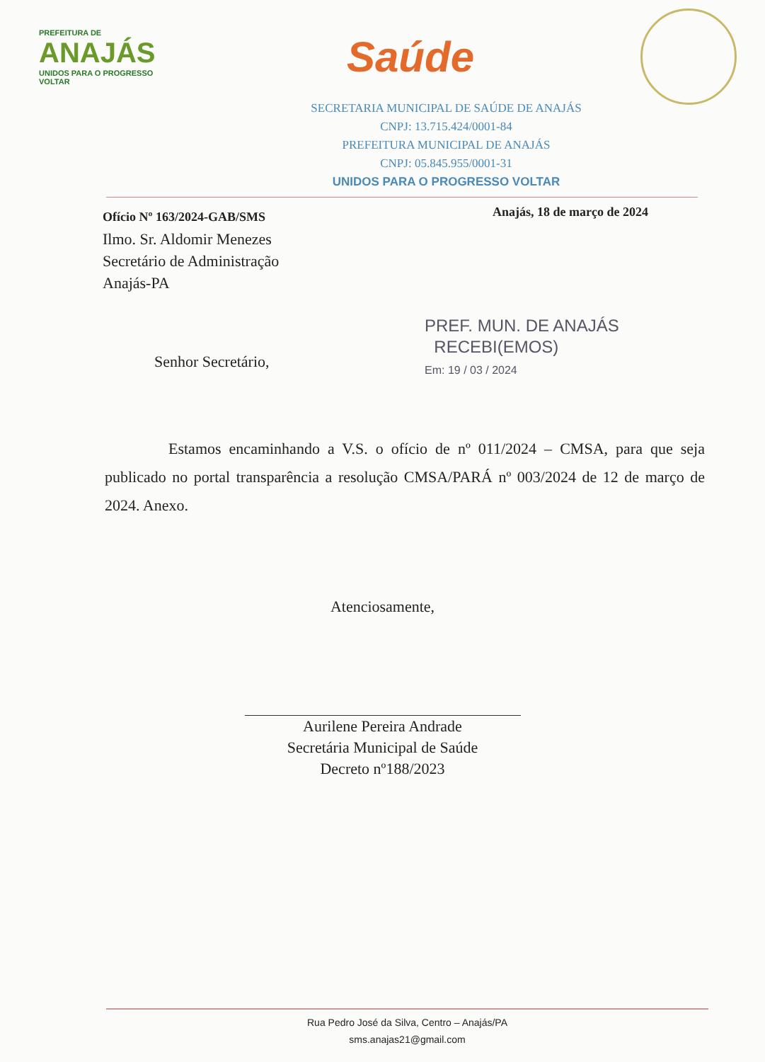PREFEITURA DE
ANAJÁS
UNIDOS PARA O PROGRESSO VOLTAR
Saúde
SECRETARIA MUNICIPAL DE SAÚDE DE ANAJÁS
CNPJ: 13.715.424/0001-84
PREFEITURA MUNICIPAL DE ANAJÁS
CNPJ: 05.845.955/0001-31
UNIDOS PARA O PROGRESSO VOLTAR
Ofício Nº 163/2024-GAB/SMS
Ilmo. Sr. Aldomir Menezes
Secretário de Administração
Anajás-PA
Anajás, 18 de março de 2024
PREF. MUN. DE ANAJÁS
RECEBI(EMOS)
Em: 19 / 03 / 2024
Senhor Secretário,
Estamos encaminhando a V.S. o ofício de nº 011/2024 – CMSA, para que seja publicado no portal transparência a resolução CMSA/PARÁ nº 003/2024 de 12 de março de 2024. Anexo.
Atenciosamente,
Aurilene Pereira Andrade
Secretária Municipal de Saúde
Decreto nº188/2023
Rua Pedro José da Silva, Centro – Anajás/PA
sms.anajas21@gmail.com